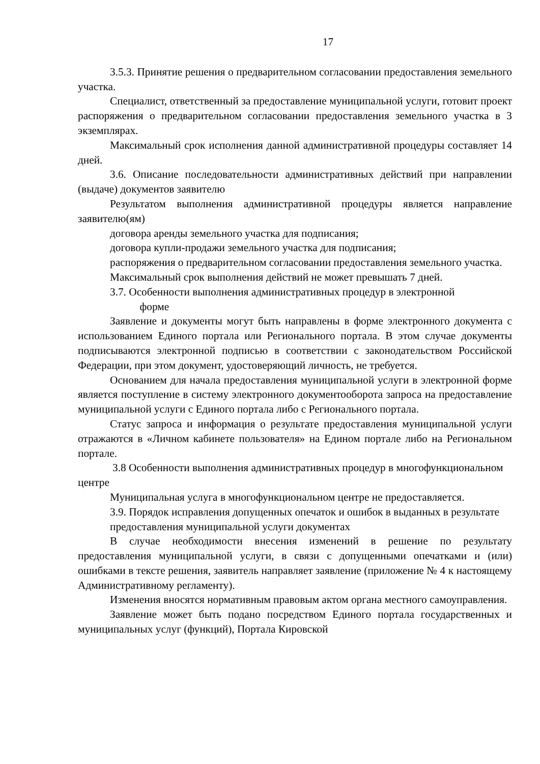17
3.5.3. Принятие решения о предварительном согласовании предоставления земельного участка.
Специалист, ответственный за предоставление муниципальной услуги, готовит проект распоряжения о предварительном согласовании предоставления земельного участка в 3 экземплярах.
Максимальный срок исполнения данной административной процедуры составляет 14 дней.
3.6. Описание последовательности административных действий при направлении (выдаче) документов заявителю
Результатом выполнения административной процедуры является направление заявителю(ям)
договора аренды земельного участка для подписания;
договора купли-продажи земельного участка для подписания;
распоряжения о предварительном согласовании предоставления земельного участка.
Максимальный срок выполнения действий не может превышать 7 дней.
3.7. Особенности выполнения административных процедур в электронной
форме
Заявление и документы могут быть направлены в форме электронного документа с использованием Единого портала или Регионального портала. В этом случае документы подписываются электронной подписью в соответствии с законодательством Российской Федерации, при этом документ, удостоверяющий личность, не требуется.
Основанием для начала предоставления муниципальной услуги в электронной форме является поступление в систему электронного документооборота запроса на предоставление муниципальной услуги с Единого портала либо с Регионального портала.
Статус запроса и информация о результате предоставления муниципальной услуги отражаются в «Личном кабинете пользователя» на Едином портале либо на Региональном портале.
3.8 Особенности выполнения административных процедур в многофункциональном центре
Муниципальная услуга в многофункциональном центре не предоставляется.
3.9. Порядок исправления допущенных опечаток и ошибок в выданных в результате предоставления муниципальной услуги документах
В случае необходимости внесения изменений в решение по результату предоставления муниципальной услуги, в связи с допущенными опечатками и (или) ошибками в тексте решения, заявитель направляет заявление (приложение № 4 к настоящему Административному регламенту).
Изменения вносятся нормативным правовым актом органа местного самоуправления.
Заявление может быть подано посредством Единого портала государственных и муниципальных услуг (функций), Портала Кировской